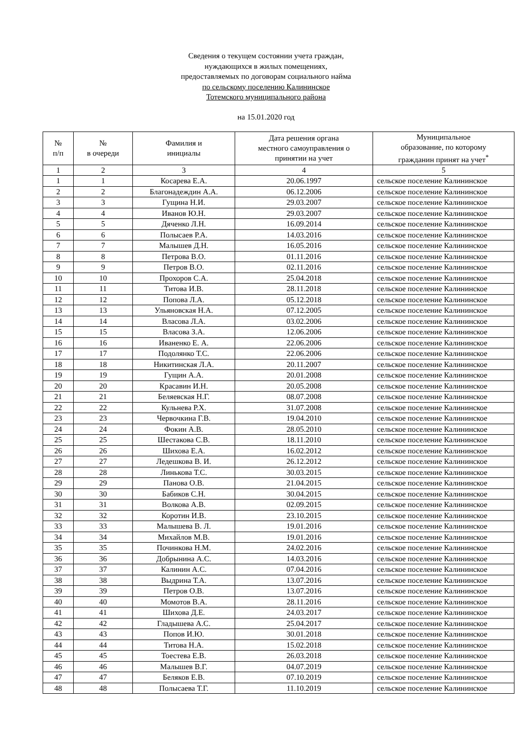Сведения о текущем состоянии учета граждан,
нуждающихся в жилых помещениях,
предоставляемых по договорам социального найма
по сельскому поселению Калининское
Тотемского муниципального района
на 15.01.2020 год
| № п/п | № в очереди | Фамилия и инициалы | Дата решения органа местного самоуправления о принятии на учет | Муниципальное образование, по которому гражданин принят на учет<sup>*</sup> |
| --- | --- | --- | --- | --- |
| 1 | 2 | 3 | 4 | 5 |
| 1 | 1 | Косарева Е.А. | 20.06.1997 | сельское поселение Калининское |
| 2 | 2 | Благонадеждин А.А. | 06.12.2006 | сельское поселение Калининское |
| 3 | 3 | Гущина Н.И. | 29.03.2007 | сельское поселение Калининское |
| 4 | 4 | Иванов Ю.Н. | 29.03.2007 | сельское поселение Калининское |
| 5 | 5 | Дяченко Л.Н. | 16.09.2014 | сельское поселение Калининское |
| 6 | 6 | Полысаев Р.А. | 14.03.2016 | сельское поселение Калининское |
| 7 | 7 | Малышев Д.Н. | 16.05.2016 | сельское поселение Калининское |
| 8 | 8 | Петрова В.О. | 01.11.2016 | сельское поселение Калининское |
| 9 | 9 | Петров В.О. | 02.11.2016 | сельское поселение Калининское |
| 10 | 10 | Прохоров С.А. | 25.04.2018 | сельское поселение Калининское |
| 11 | 11 | Титова И.В. | 28.11.2018 | сельское поселение Калининское |
| 12 | 12 | Попова Л.А. | 05.12.2018 | сельское поселение Калининское |
| 13 | 13 | Ульяновская Н.А. | 07.12.2005 | сельское поселение Калининское |
| 14 | 14 | Власова Л.А. | 03.02.2006 | сельское поселение Калининское |
| 15 | 15 | Власова З.А. | 12.06.2006 | сельское поселение Калининское |
| 16 | 16 | Иваненко Е. А. | 22.06.2006 | сельское поселение Калининское |
| 17 | 17 | Подолянко Т.С. | 22.06.2006 | сельское поселение Калининское |
| 18 | 18 | Никитинская Л.А. | 20.11.2007 | сельское поселение Калининское |
| 19 | 19 | Гущин А.А. | 20.01.2008 | сельское поселение Калининское |
| 20 | 20 | Красавин И.Н. | 20.05.2008 | сельское поселение Калининское |
| 21 | 21 | Беляевская Н.Г. | 08.07.2008 | сельское поселение Калининское |
| 22 | 22 | Кульнева Р.Х. | 31.07.2008 | сельское поселение Калининское |
| 23 | 23 | Червочкина Г.В. | 19.04.2010 | сельское поселение Калининское |
| 24 | 24 | Фокин А.В. | 28.05.2010 | сельское поселение Калининское |
| 25 | 25 | Шестакова С.В. | 18.11.2010 | сельское поселение Калининское |
| 26 | 26 | Шихова Е.А. | 16.02.2012 | сельское поселение Калининское |
| 27 | 27 | Ледешкова В. И. | 26.12.2012 | сельское поселение Калининское |
| 28 | 28 | Линькова Т.С. | 30.03.2015 | сельское поселение Калининское |
| 29 | 29 | Панова О.В. | 21.04.2015 | сельское поселение Калининское |
| 30 | 30 | Бабиков С.Н. | 30.04.2015 | сельское поселение Калининское |
| 31 | 31 | Волкова А.В. | 02.09.2015 | сельское поселение Калининское |
| 32 | 32 | Коротин И.В. | 23.10.2015 | сельское поселение Калининское |
| 33 | 33 | Малышева В. Л. | 19.01.2016 | сельское поселение Калининское |
| 34 | 34 | Михайлов М.В. | 19.01.2016 | сельское поселение Калининское |
| 35 | 35 | Починкова Н.М. | 24.02.2016 | сельское поселение Калининское |
| 36 | 36 | Добрынина А.С. | 14.03.2016 | сельское поселение Калининское |
| 37 | 37 | Калинин А.С. | 07.04.2016 | сельское поселение Калининское |
| 38 | 38 | Выдрина Т.А. | 13.07.2016 | сельское поселение Калининское |
| 39 | 39 | Петров О.В. | 13.07.2016 | сельское поселение Калининское |
| 40 | 40 | Момотов В.А. | 28.11.2016 | сельское поселение Калининское |
| 41 | 41 | Шихова Д.Е. | 24.03.2017 | сельское поселение Калининское |
| 42 | 42 | Гладышева А.С. | 25.04.2017 | сельское поселение Калининское |
| 43 | 43 | Попов И.Ю. | 30.01.2018 | сельское поселение Калининское |
| 44 | 44 | Титова Н.А. | 15.02.2018 | сельское поселение Калининское |
| 45 | 45 | Тоестева Е.В. | 26.03.2018 | сельское поселение Калининское |
| 46 | 46 | Малышев В.Г. | 04.07.2019 | сельское поселение Калининское |
| 47 | 47 | Беляков Е.В. | 07.10.2019 | сельское поселение Калининское |
| 48 | 48 | Полысаева Т.Г. | 11.10.2019 | сельское поселение Калининское |